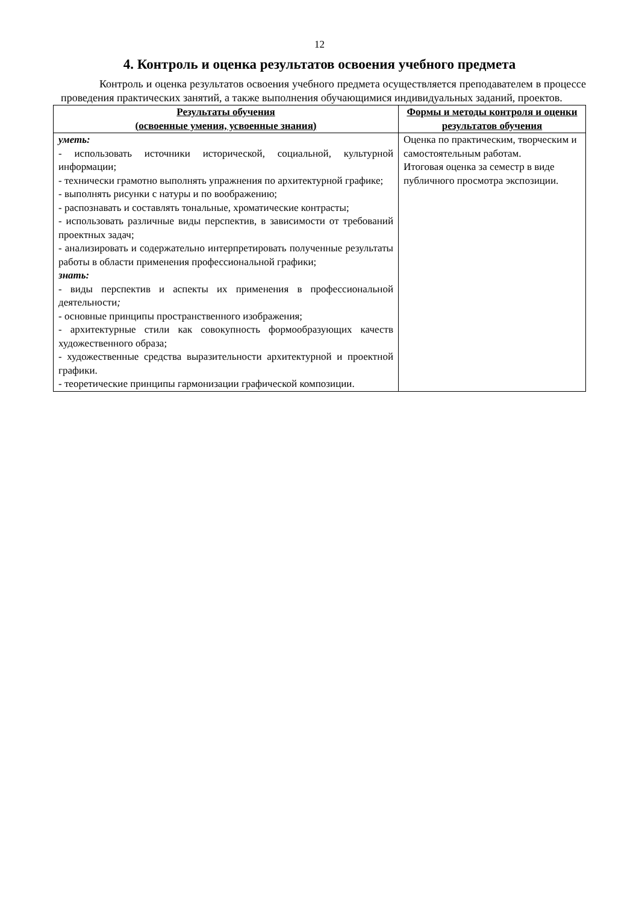12
4. Контроль и оценка результатов освоения учебного предмета
Контроль и оценка результатов освоения учебного предмета осуществляется преподавателем в процессе проведения практических занятий, а также выполнения обучающимися индивидуальных заданий, проектов.
| Результаты обучения (освоенные умения, усвоенные знания) | Формы и методы контроля и оценки результатов обучения |
| --- | --- |
| уметь: - использовать источники исторической, социальной, культурной информации; - технически грамотно выполнять упражнения по архитектурной графике; - выполнять рисунки с натуры и по воображению; - распознавать и составлять тональные, хроматические контрасты; - использовать различные виды перспектив, в зависимости от требований проектных задач; - анализировать и содержательно интерпретировать полученные результаты работы в области применения профессиональной графики; знать: - виды перспектив и аспекты их применения в профессиональной деятельности ; - основные принципы пространственного изображения; - архитектурные стили как совокупность формообразующих качеств художественного образа; - художественные средства выразительности архитектурной и проектной графики. - теоретические принципы гармонизации графической композиции. | Оценка по практическим, творческим и самостоятельным работам. Итоговая оценка за семестр в виде публичного просмотра экспозиции. |